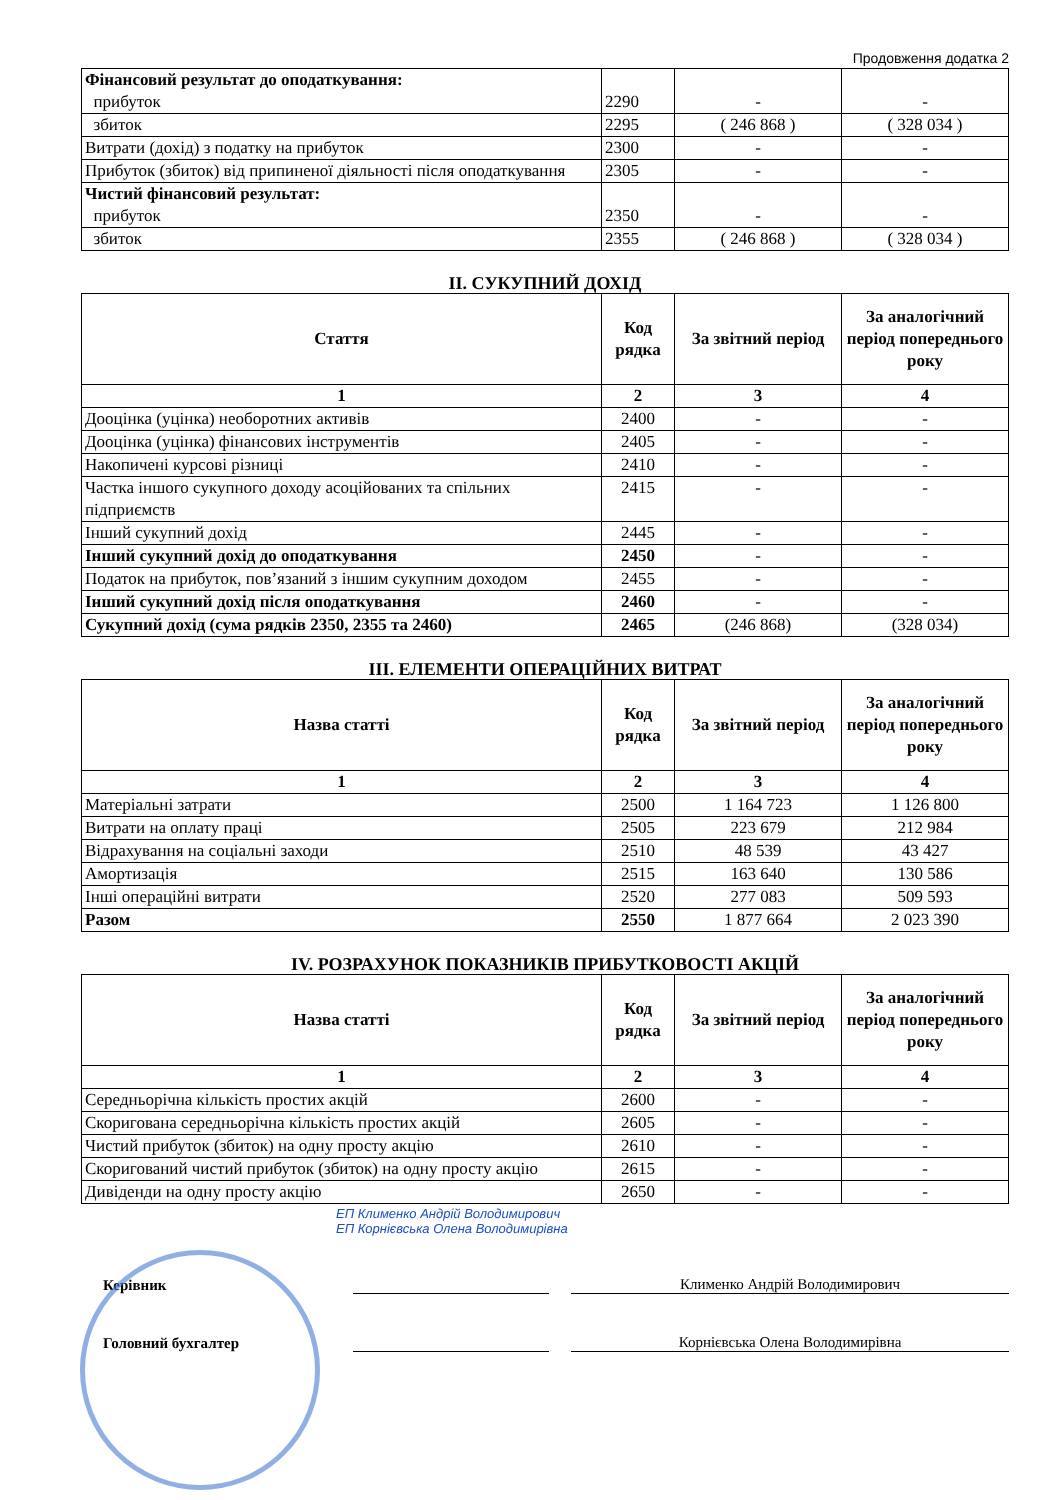Продовження додатка 2
| Фінансовий результат до оподаткування: прибуток | 2290 | - | - |
| збиток | 2295 | ( 246 868 ) | ( 328 034 ) |
| Витрати (дохід) з податку на прибуток | 2300 | - | - |
| Прибуток (збиток) від припиненої діяльності після оподаткування | 2305 | - | - |
| Чистий фінансовий результат: прибуток | 2350 | - | - |
| збиток | 2355 | ( 246 868 ) | ( 328 034 ) |
II. СУКУПНИЙ ДОХІД
| Стаття | Код рядка | За звітний період | За аналогічний період попереднього року |
| --- | --- | --- | --- |
| 1 | 2 | 3 | 4 |
| Дооцінка (уцінка) необоротних активів | 2400 | - | - |
| Дооцінка (уцінка) фінансових інструментів | 2405 | - | - |
| Накопичені курсові різниці | 2410 | - | - |
| Частка іншого сукупного доходу асоційованих та спільних підприємств | 2415 | - | - |
| Інший сукупний дохід | 2445 | - | - |
| Інший сукупний дохід до оподаткування | 2450 | - | - |
| Податок на прибуток, пов’язаний з іншим сукупним доходом | 2455 | - | - |
| Інший сукупний дохід після оподаткування | 2460 | - | - |
| Сукупний дохід (сума рядків 2350, 2355 та 2460) | 2465 | (246 868) | (328 034) |
III. ЕЛЕМЕНТИ ОПЕРАЦІЙНИХ ВИТРАТ
| Назва статті | Код рядка | За звітний період | За аналогічний період попереднього року |
| --- | --- | --- | --- |
| 1 | 2 | 3 | 4 |
| Матеріальні затрати | 2500 | 1 164 723 | 1 126 800 |
| Витрати на оплату праці | 2505 | 223 679 | 212 984 |
| Відрахування на соціальні заходи | 2510 | 48 539 | 43 427 |
| Амортизація | 2515 | 163 640 | 130 586 |
| Інші операційні витрати | 2520 | 277 083 | 509 593 |
| Разом | 2550 | 1 877 664 | 2 023 390 |
IV. РОЗРАХУНОК ПОКАЗНИКІВ ПРИБУТКОВОСТІ АКЦІЙ
| Назва статті | Код рядка | За звітний період | За аналогічний період попереднього року |
| --- | --- | --- | --- |
| 1 | 2 | 3 | 4 |
| Середньорічна кількість простих акцій | 2600 | - | - |
| Скоригована середньорічна кількість простих акцій | 2605 | - | - |
| Чистий прибуток (збиток) на одну просту акцію | 2610 | - | - |
| Скоригований чистий прибуток (збиток) на одну просту акцію | 2615 | - | - |
| Дивіденди на одну просту акцію | 2650 | - | - |
ЕП Клименко Андрій Володимирович
ЕП Корнієвська Олена Володимирівна
Керівник
Клименко Андрій Володимирович
Головний бухгалтер
Корнієвська Олена Володимирівна